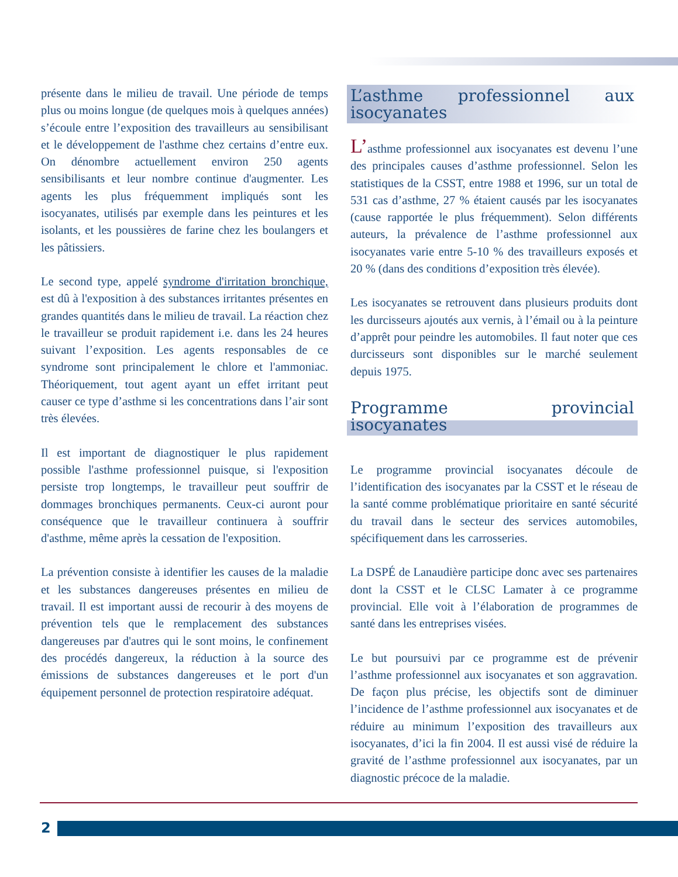présente dans le milieu de travail. Une période de temps plus ou moins longue (de quelques mois à quelques années) s’écoule entre l’exposition des travailleurs au sensibilisant et le développement de l'asthme chez certains d’entre eux. On dénombre actuellement environ 250 agents sensibilisants et leur nombre continue d'augmenter. Les agents les plus fréquemment impliqués sont les isocyanates, utilisés par exemple dans les peintures et les isolants, et les poussières de farine chez les boulangers et les pâtissiers.
Le second type, appelé syndrome d'irritation bronchique, est dû à l'exposition à des substances irritantes présentes en grandes quantités dans le milieu de travail. La réaction chez le travailleur se produit rapidement i.e. dans les 24 heures suivant l’exposition. Les agents responsables de ce syndrome sont principalement le chlore et l'ammoniac. Théoriquement, tout agent ayant un effet irritant peut causer ce type d’asthme si les concentrations dans l’air sont très élevées.
Il est important de diagnostiquer le plus rapidement possible l'asthme professionnel puisque, si l'exposition persiste trop longtemps, le travailleur peut souffrir de dommages bronchiques permanents. Ceux-ci auront pour conséquence que le travailleur continuera à souffrir d'asthme, même après la cessation de l'exposition.
La prévention consiste à identifier les causes de la maladie et les substances dangereuses présentes en milieu de travail. Il est important aussi de recourir à des moyens de prévention tels que le remplacement des substances dangereuses par d'autres qui le sont moins, le confinement des procédés dangereux, la réduction à la source des émissions de substances dangereuses et le port d'un équipement personnel de protection respiratoire adéquat.
L’asthme professionnel aux isocyanates
L’asthme professionnel aux isocyanates est devenu l’une des principales causes d’asthme professionnel. Selon les statistiques de la CSST, entre 1988 et 1996, sur un total de 531 cas d’asthme, 27 % étaient causés par les isocyanates (cause rapportée le plus fréquemment). Selon différents auteurs, la prévalence de l’asthme professionnel aux isocyanates varie entre 5-10 % des travailleurs exposés et 20 % (dans des conditions d’exposition très élevée).
Les isocyanates se retrouvent dans plusieurs produits dont les durcisseurs ajoutés aux vernis, à l’émail ou à la peinture d’apprêt pour peindre les automobiles. Il faut noter que ces durcisseurs sont disponibles sur le marché seulement depuis 1975.
Programme provincial isocyanates
Le programme provincial isocyanates découle de l’identification des isocyanates par la CSST et le réseau de la santé comme problématique prioritaire en santé sécurité du travail dans le secteur des services automobiles, spécifiquement dans les carrosseries.
La DSPÉ de Lanaudière participe donc avec ses partenaires dont la CSST et le CLSC Lamater à ce programme provincial. Elle voit à l’élaboration de programmes de santé dans les entreprises visées.
Le but poursuivi par ce programme est de prévenir l’asthme professionnel aux isocyanates et son aggravation. De façon plus précise, les objectifs sont de diminuer l’incidence de l’asthme professionnel aux isocyanates et de réduire au minimum l’exposition des travailleurs aux isocyanates, d’ici la fin 2004. Il est aussi visé de réduire la gravité de l’asthme professionnel aux isocyanates, par un diagnostic précoce de la maladie.
2